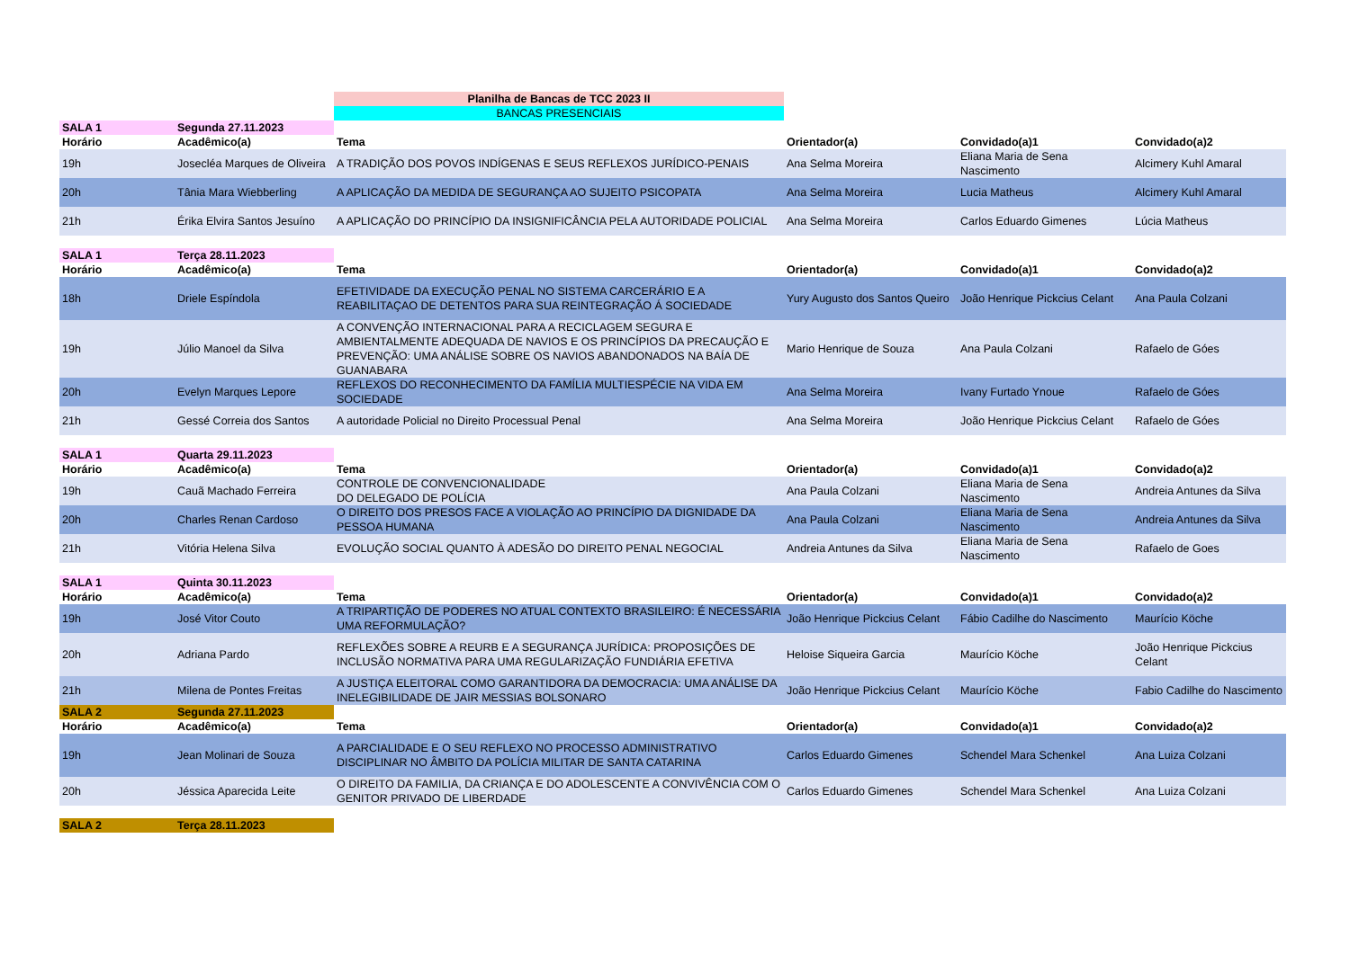| | | Planilha de Bancas de TCC 2023 II | | | |
| | | BANCAS PRESENCIAIS | | | |
| SALA 1 | Segunda 27.11.2023 | | | | |
| Horário | Acadêmico(a) | Tema | Orientador(a) | Convidado(a)1 | Convidado(a)2 |
| 19h | Josecléa Marques de Oliveira | A TRADIÇÃO DOS POVOS INDÍGENAS E SEUS REFLEXOS JURÍDICO-PENAIS | Ana Selma Moreira | Eliana Maria de Sena Nascimento | Alcimery Kuhl Amaral |
| 20h | Tânia Mara Wiebberling | A APLICAÇÃO DA MEDIDA DE SEGURANÇA AO SUJEITO PSICOPATA | Ana Selma Moreira | Lucia Matheus | Alcimery Kuhl Amaral |
| 21h | Érika Elvira Santos Jesuíno | A APLICAÇÃO DO PRINCÍPIO DA INSIGNIFICÂNCIA PELA AUTORIDADE POLICIAL | Ana Selma Moreira | Carlos Eduardo Gimenes | Lúcia Matheus |
| SALA 1 | Terça 28.11.2023 | | | | |
| Horário | Acadêmico(a) | Tema | Orientador(a) | Convidado(a)1 | Convidado(a)2 |
| 18h | Driele Espíndola | EFETIVIDADE DA EXECUÇÃO PENAL NO SISTEMA CARCERÁRIO E A REABILITAÇAO DE DETENTOS PARA SUA REINTEGRAÇÃO Á SOCIEDADE | Yury Augusto dos Santos Queiro | João Henrique Pickcius Celant | Ana Paula Colzani |
| 19h | Júlio Manoel da Silva | A CONVENÇÃO INTERNACIONAL PARA A RECICLAGEM SEGURA E AMBIENTALMENTE ADEQUADA DE NAVIOS E OS PRINCÍPIOS DA PRECAUÇÃO E PREVENÇÃO: UMA ANÁLISE SOBRE OS NAVIOS ABANDONADOS NA BAÍA DE GUANABARA | Mario Henrique de Souza | Ana Paula Colzani | Rafaelo de Góes |
| 20h | Evelyn Marques Lepore | REFLEXOS DO RECONHECIMENTO DA FAMÍLIA MULTIESPÉCIE NA VIDA EM SOCIEDADE | Ana Selma Moreira | Ivany Furtado Ynoue | Rafaelo de Góes |
| 21h | Gessé Correia dos Santos | A autoridade Policial no Direito Processual Penal | Ana Selma Moreira | João Henrique Pickcius Celant | Rafaelo de Góes |
| SALA 1 | Quarta 29.11.2023 | | | | |
| Horário | Acadêmico(a) | Tema | Orientador(a) | Convidado(a)1 | Convidado(a)2 |
| 19h | Cauã Machado Ferreira | CONTROLE DE CONVENCIONALIDADE DO DELEGADO DE POLÍCIA | Ana Paula Colzani | Eliana Maria de Sena Nascimento | Andreia Antunes da Silva |
| 20h | Charles Renan Cardoso | O DIREITO DOS PRESOS FACE A VIOLAÇÃO AO PRINCÍPIO DA DIGNIDADE DA PESSOA HUMANA | Ana Paula Colzani | Eliana Maria de Sena Nascimento | Andreia Antunes da Silva |
| 21h | Vitória Helena Silva | EVOLUÇÃO SOCIAL QUANTO À ADESÃO DO DIREITO PENAL NEGOCIAL | Andreia Antunes da Silva | Eliana Maria de Sena Nascimento | Rafaelo de Goes |
| SALA 1 | Quinta 30.11.2023 | | | | |
| Horário | Acadêmico(a) | Tema | Orientador(a) | Convidado(a)1 | Convidado(a)2 |
| 19h | José Vitor Couto | A TRIPARTIÇÃO DE PODERES NO ATUAL CONTEXTO BRASILEIRO: É NECESSÁRIA UMA REFORMULAÇÃO? | João Henrique Pickcius Celant | Fábio Cadilhe do Nascimento | Maurício Köche |
| 20h | Adriana Pardo | REFLEXÕES SOBRE A REURB E A SEGURANÇA JURÍDICA: PROPOSIÇÕES DE INCLUSÃO NORMATIVA PARA UMA REGULARIZAÇÃO FUNDIÁRIA EFETIVA | Heloise Siqueira Garcia | Maurício Köche | João Henrique Pickcius Celant |
| 21h | Milena de Pontes Freitas | A JUSTIÇA ELEITORAL COMO GARANTIDORA DA DEMOCRACIA: UMA ANÁLISE DA INELEGIBILIDADE DE JAIR MESSIAS BOLSONARO | João Henrique Pickcius Celant | Maurício Köche | Fabio Cadilhe do Nascimento |
| SALA 2 | Segunda 27.11.2023 | | | | |
| Horário | Acadêmico(a) | Tema | Orientador(a) | Convidado(a)1 | Convidado(a)2 |
| 19h | Jean Molinari de Souza | A PARCIALIDADE E O SEU REFLEXO NO PROCESSO ADMINISTRATIVO DISCIPLINAR NO ÂMBITO DA POLÍCIA MILITAR DE SANTA CATARINA | Carlos Eduardo Gimenes | Schendel Mara Schenkel | Ana Luiza Colzani |
| 20h | Jéssica Aparecida Leite | O DIREITO DA FAMILIA, DA CRIANÇA E DO ADOLESCENTE A CONVIVÊNCIA COM O GENITOR PRIVADO DE LIBERDADE | Carlos Eduardo Gimenes | Schendel Mara Schenkel | Ana Luiza Colzani |
| SALA 2 | Terça 28.11.2023 | | | | |